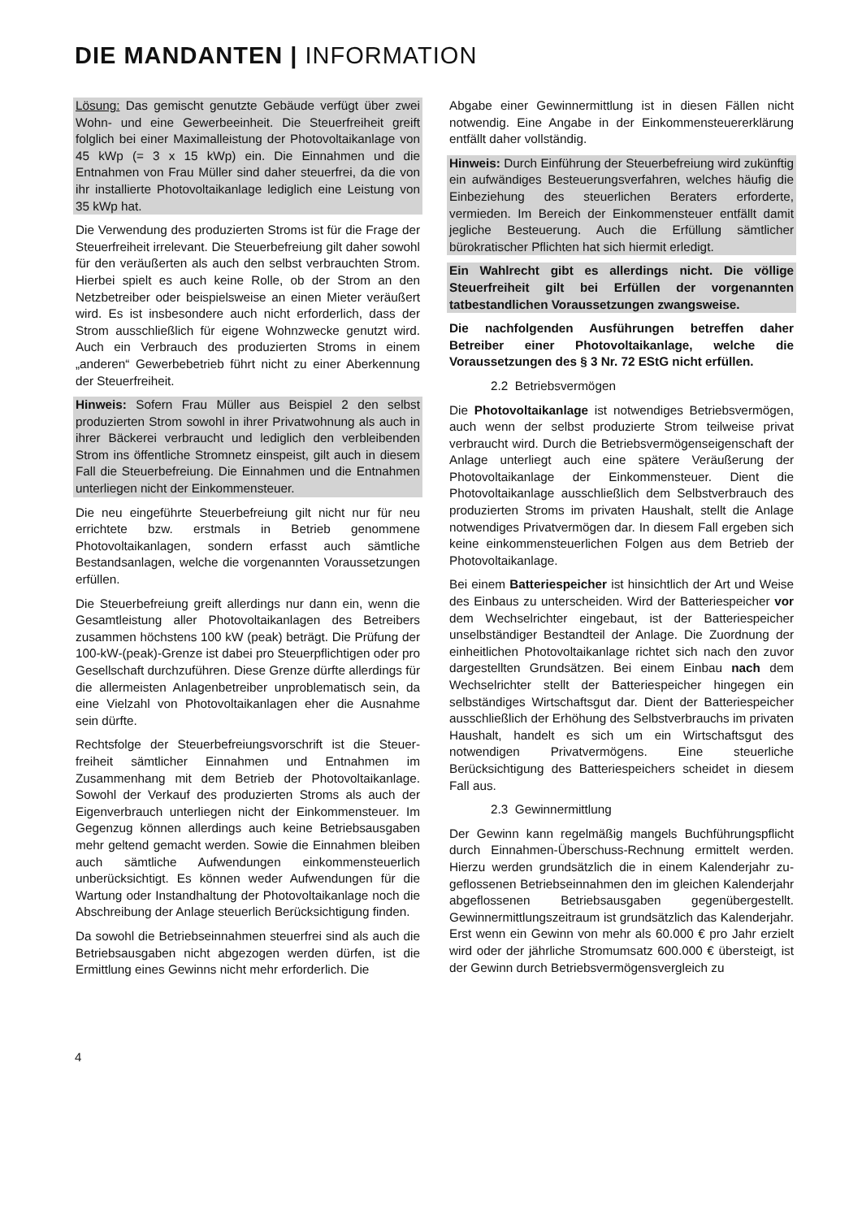DIE MANDANTEN | INFORMATION
Lösung: Das gemischt genutzte Gebäude verfügt über zwei Wohn- und eine Gewerbeeinheit. Die Steuerfreiheit greift folglich bei einer Maximalleistung der Photovoltaikanlage von 45 kWp (= 3 x 15 kWp) ein. Die Einnahmen und die Entnahmen von Frau Müller sind daher steuerfrei, da die von ihr installierte Photovoltaikanlage lediglich eine Leistung von 35 kWp hat.
Die Verwendung des produzierten Stroms ist für die Frage der Steuerfreiheit irrelevant. Die Steuerbefreiung gilt daher sowohl für den veräußerten als auch den selbst verbrauchten Strom. Hierbei spielt es auch keine Rolle, ob der Strom an den Netzbetreiber oder beispielsweise an einen Mieter veräußert wird. Es ist insbesondere auch nicht erforderlich, dass der Strom ausschließlich für eigene Wohnzwecke genutzt wird. Auch ein Verbrauch des produzierten Stroms in einem „anderen“ Gewerbebetrieb führt nicht zu einer Aberkennung der Steuerfreiheit.
Hinweis: Sofern Frau Müller aus Beispiel 2 den selbst produzierten Strom sowohl in ihrer Privatwohnung als auch in ihrer Bäckerei verbraucht und lediglich den verbleibenden Strom ins öffentliche Stromnetz einspeist, gilt auch in diesem Fall die Steuerbefreiung. Die Einnahmen und die Entnahmen unterliegen nicht der Einkommensteuer.
Die neu eingeführte Steuerbefreiung gilt nicht nur für neu errichtete bzw. erstmals in Betrieb genommene Photovoltaikanlagen, sondern erfasst auch sämtliche Bestandsanlagen, welche die vorgenannten Voraus­setzungen erfüllen.
Die Steuerbefreiung greift allerdings nur dann ein, wenn die Gesamtleistung aller Photovoltaikanlagen des Betreibers zusammen höchstens 100 kW (peak) beträgt. Die Prüfung der 100-kW-(peak)-Grenze ist dabei pro Steuerpflichtigen oder pro Gesellschaft durchzuführen. Diese Grenze dürfte allerdings für die allermeisten Anlagenbetreiber unproblematisch sein, da eine Vielzahl von Photovoltaikanlagen eher die Ausnahme sein dürfte.
Rechtsfolge der Steuerbefreiungsvorschrift ist die Steuer­freiheit sämtlicher Einnahmen und Entnahmen im Zusammenhang mit dem Betrieb der Photovoltaikanlage. Sowohl der Verkauf des produzierten Stroms als auch der Eigenverbrauch unterliegen nicht der Einkommensteuer. Im Gegenzug können allerdings auch keine Betriebsausgaben mehr geltend gemacht werden. Sowie die Einnahmen bleiben auch sämtliche Aufwendungen einkommensteuerlich unberücksichtigt. Es können weder Aufwendungen für die Wartung oder Instandhaltung der Photovoltaikanlage noch die Abschreibung der Anlage steuerlich Berücksichtigung finden.
Da sowohl die Betriebseinnahmen steuerfrei sind als auch die Betriebsausgaben nicht abgezogen werden dürfen, ist die Ermittlung eines Gewinns nicht mehr erforderlich. Die
Abgabe einer Gewinnermittlung ist in diesen Fällen nicht notwendig. Eine Angabe in der Einkommensteuererklärung entfällt daher vollständig.
Hinweis: Durch Einführung der Steuerbefreiung wird zukünftig ein aufwändiges Besteuerungsverfahren, welches häufig die Einbeziehung des steuerlichen Beraters erforderte, vermieden. Im Bereich der Einkommensteuer entfällt damit jegliche Besteuerung. Auch die Erfüllung sämtlicher bürokratischer Pflichten hat sich hiermit erledigt.
Ein Wahlrecht gibt es allerdings nicht. Die völlige Steuerfreiheit gilt bei Erfüllen der vorgenannten tatbestandlichen Voraussetzungen zwangsweise.
Die nachfolgenden Ausführungen betreffen daher Betreiber einer Photovoltaikanlage, welche die Voraussetzungen des § 3 Nr. 72 EStG nicht erfüllen.
2.2 Betriebsvermögen
Die Photovoltaikanlage ist notwendiges Betriebsver­mögen, auch wenn der selbst produzierte Strom teilweise privat verbraucht wird. Durch die Betriebsvermögens­eigenschaft der Anlage unterliegt auch eine spätere Veräußerung der Photovoltaikanlage der Einkommensteuer. Dient die Photovoltaikanlage ausschließlich dem Selbstverbrauch des produzierten Stroms im privaten Haushalt, stellt die Anlage notwendiges Privatvermögen dar. In diesem Fall ergeben sich keine einkommensteuerlichen Folgen aus dem Betrieb der Photovoltaikanlage.
Bei einem Batteriespeicher ist hinsichtlich der Art und Weise des Einbaus zu unterscheiden. Wird der Batteriespeicher vor dem Wechselrichter eingebaut, ist der Batteriespeicher unselbständiger Bestandteil der Anlage. Die Zuordnung der einheitlichen Photovoltaikanlage richtet sich nach den zuvor dargestellten Grundsätzen. Bei einem Einbau nach dem Wechselrichter stellt der Batteriespeicher hingegen ein selbständiges Wirtschaftsgut dar. Dient der Batteriespeicher ausschließlich der Erhöhung des Selbstverbrauchs im privaten Haushalt, handelt es sich um ein Wirtschaftsgut des notwendigen Privatvermögens. Eine steuerliche Berücksichtigung des Batteriespeichers scheidet in diesem Fall aus.
2.3 Gewinnermittlung
Der Gewinn kann regelmäßig mangels Buchführungspflicht durch Einnahmen-Überschuss-Rechnung ermittelt werden. Hierzu werden grundsätzlich die in einem Kalenderjahr zu­geflossenen Betriebseinnahmen den im gleichen Kalender­jahr abgeflossenen Betriebsausgaben gegenübergestellt. Gewinnermittlungszeitraum ist grundsätzlich das Kalender­jahr. Erst wenn ein Gewinn von mehr als 60.000 € pro Jahr erzielt wird oder der jährliche Stromumsatz 600.000 € über­steigt, ist der Gewinn durch Betriebsvermögensvergleich zu
4